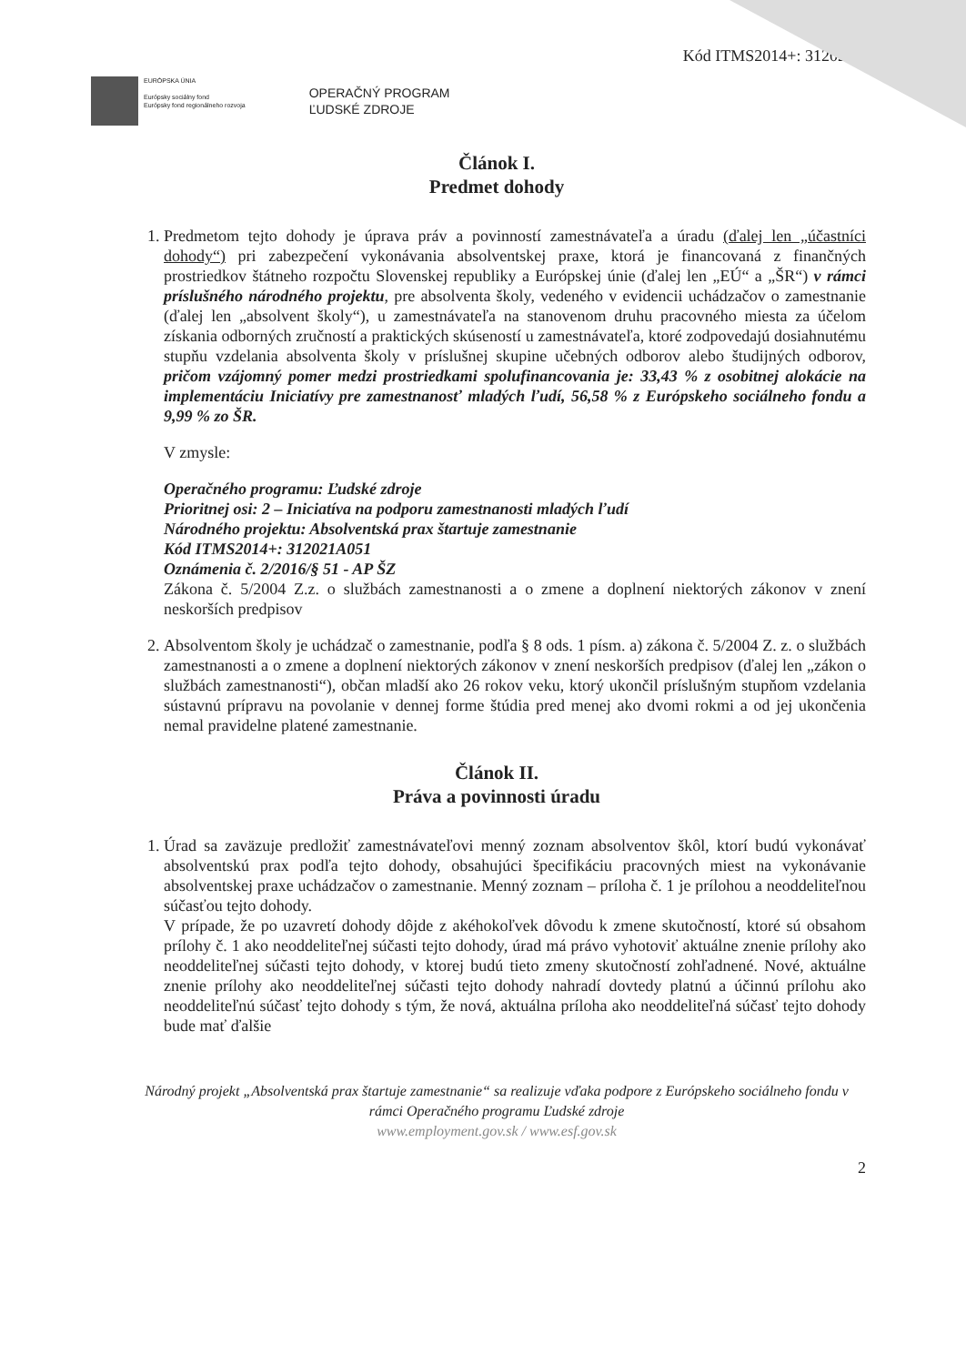Kód ITMS2014+: 312021A
EURÓPSKA ÚNIA
Európsky sociálny fond
Európsky fond regionálneho rozvoja
OPERAČNÝ PROGRAM
ĽUDSKÉ ZDROJE
Článok I.
Predmet dohody
1. Predmetom tejto dohody je úprava práv a povinností zamestnávateľa a úradu (ďalej len „účastníci dohody“) pri zabezpečení vykonávania absolventskej praxe, ktorá je financovaná z finančných prostriedkov štátneho rozpočtu Slovenskej republiky a Európskej únie (ďalej len „EÚ“ a „ŠR“) v rámci príslušného národného projektu, pre absolventa školy, vedeného v evidencii uchádzačov o zamestnanie (ďalej len „absolvent školy“), u zamestnávateľa na stanovenom druhu pracovného miesta za účelom získania odborných zručností a praktických skúseností u zamestnávateľa, ktoré zodpovedajú dosiahnutému stupňu vzdelania absolventa školy v príslušnej skupine učebných odborov alebo študijných odborov, pričom vzájomný pomer medzi prostriedkami spolufinancovania je: 33,43 % z osobitnej alokácie na implementáciu Iniciatívy pre zamestnanosť mladých ľudí, 56,58 % z Európskeho sociálneho fondu a 9,99 % zo ŠR.
V zmysle:
Operačného programu: Ľudské zdroje
Prioritnej osi: 2 – Iniciatíva na podporu zamestnanosti mladých ľudí
Národného projektu: Absolventská prax štartuje zamestnanie
Kód ITMS2014+: 312021A051
Oznámenia č. 2/2016/§ 51 - AP ŠZ
Zákona č. 5/2004 Z.z. o službách zamestnanosti a o zmene a doplnení niektorých zákonov v znení neskorších predpisov
2. Absolventom školy je uchádzač o zamestnanie, podľa § 8 ods. 1 písm. a) zákona č. 5/2004 Z. z. o službách zamestnanosti a o zmene a doplnení niektorých zákonov v znení neskorších predpisov (ďalej len „zákon o službách zamestnanosti“), občan mladší ako 26 rokov veku, ktorý ukončil príslušným stupňom vzdelania sústavnú prípravu na povolanie v dennej forme štúdia pred menej ako dvomi rokmi a od jej ukončenia nemal pravidelne platené zamestnanie.
Článok II.
Práva a povinnosti úradu
1. Úrad sa zaväzuje predložiť zamestnávateľovi menný zoznam absolventov škôl, ktorí budú vykonávať absolventskú prax podľa tejto dohody, obsahujúci špecifikáciu pracovných miest na vykonávanie absolventskej praxe uchádzačov o zamestnanie. Menný zoznam – príloha č. 1 je prílohou a neoddeliteľnou súčasťou tejto dohody.
V prípade, že po uzavretí dohody dôjde z akéhokoľvek dôvodu k zmene skutočností, ktoré sú obsahom prílohy č. 1 ako neoddeliteľnej súčasti tejto dohody, úrad má právo vyhotoviť aktuálne znenie prílohy ako neoddeliteľnej súčasti tejto dohody, v ktorej budú tieto zmeny skutočností zohľadnené. Nové, aktuálne znenie prílohy ako neoddeliteľnej súčasti tejto dohody nahradí dovtedy platnú a účinnú prílohu ako neoddeliteľnú súčasť tejto dohody s tým, že nová, aktuálna príloha ako neoddeliteľná súčasť tejto dohody bude mať ďalšie
Národný projekt „Absolventská prax štartuje zamestnanie“ sa realizuje vďaka podpore z Európskeho sociálneho fondu v rámci Operačného programu Ľudské zdroje
www.employment.gov.sk / www.esf.gov.sk
2